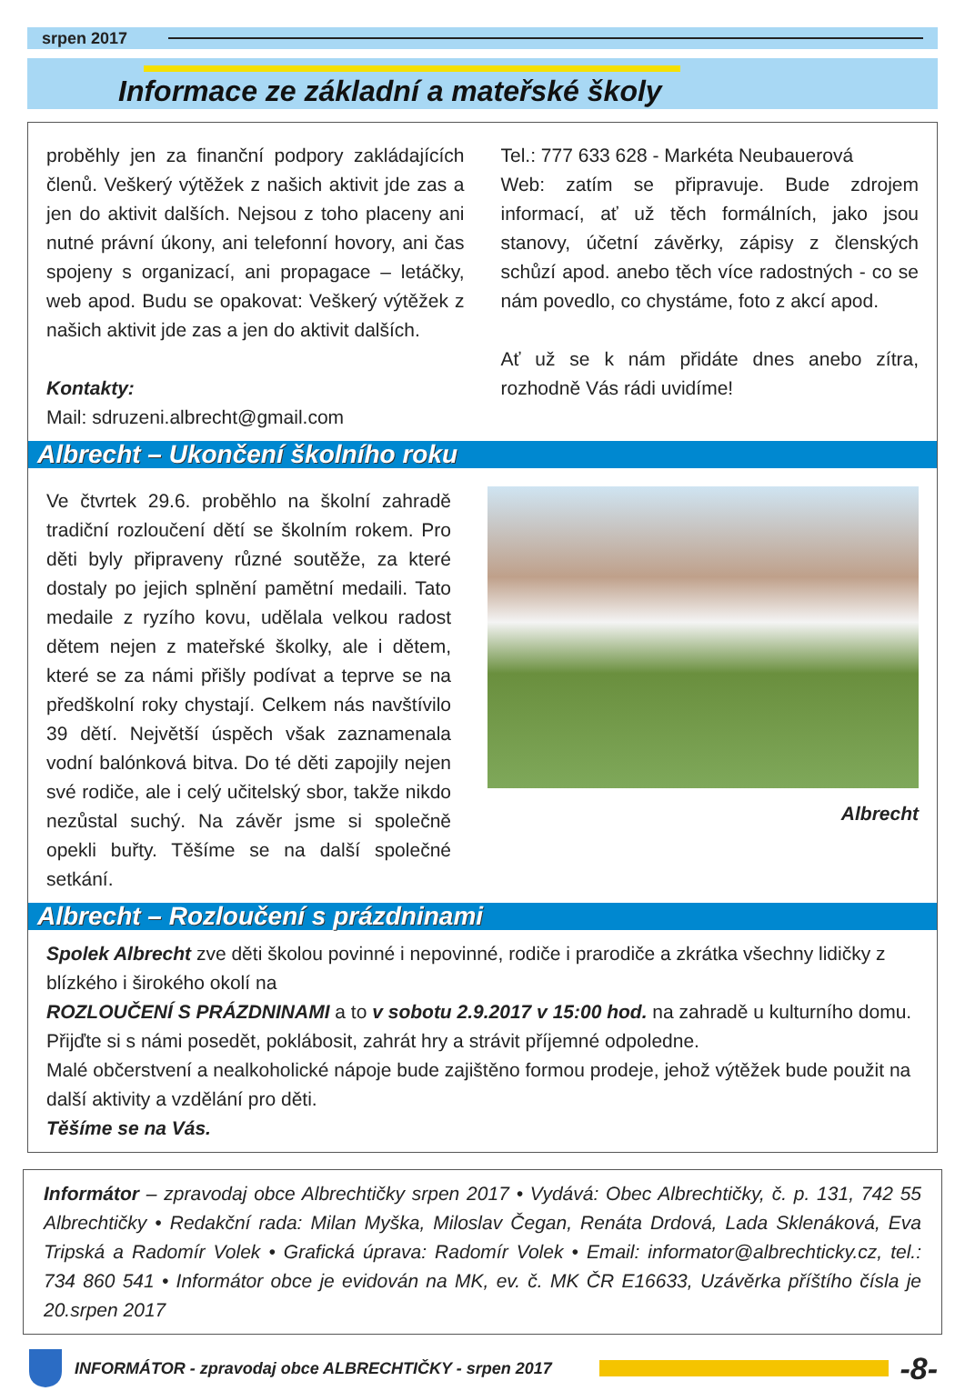srpen 2017
Informace ze základní a mateřské školy
proběhly jen za finanční podpory zakládajících členů. Veškerý výtěžek z našich aktivit jde zas a jen do aktivit dalších. Nejsou z toho placeny ani nutné právní úkony, ani telefonní hovory, ani čas spojeny s organizací, ani propagace – letáčky, web apod. Budu se opakovat: Veškerý výtěžek z našich aktivit jde zas a jen do aktivit dalších.
Kontakty:
Mail: sdruzeni.albrecht@gmail.com
Tel.: 777 633 628 - Markéta Neubauerová
Web: zatím se připravuje. Bude zdrojem informací, ať už těch formálních, jako jsou stanovy, účetní závěrky, zápisy z členských schůzí apod. anebo těch více radostných - co se nám povedlo, co chystáme, foto z akcí apod.
Ať už se k nám přidáte dnes anebo zítra, rozhodně Vás rádi uvidíme!
Albrecht – Ukončení školního roku
Ve čtvrtek 29.6. proběhlo na školní zahradě tradiční rozloučení dětí se školním rokem. Pro děti byly připraveny různé soutěže, za které dostaly po jejich splnění pamětní medaili. Tato medaile z ryzího kovu, udělala velkou radost dětem nejen z mateřské školky, ale i dětem, které se za námi přišly podívat a teprve se na předškolní roky chystají. Celkem nás navštívilo 39 dětí. Největší úspěch však zaznamenala vodní balónková bitva. Do té děti zapojily nejen své rodiče, ale i celý učitelský sbor, takže nikdo nezůstal suchý. Na závěr jsme si společně opekli buřty. Těšíme se na další společné setkání.
Albrecht
Albrecht – Rozloučení s prázdninami
Spolek Albrecht zve děti školou povinné i nepovinné, rodiče i prarodiče a zkrátka všechny lidičky z blízkého i širokého okolí na
ROZLOUČENÍ S PRÁZDNINAMI a to v sobotu 2.9.2017 v 15:00 hod. na zahradě u kulturního domu.
Přijďte si s námi posedět, poklábosit, zahrát hry a strávit příjemné odpoledne.
Malé občerstvení a nealkoholické nápoje bude zajištěno formou prodeje, jehož výtěžek bude použit na další aktivity a vzdělání pro děti.
Těšíme se na Vás.
Informátor – zpravodaj obce Albrechtičky srpen 2017 • Vydává: Obec Albrechtičky, č. p. 131, 742 55 Albrechtičky • Redakční rada: Milan Myška, Miloslav Čegan, Renáta Drdová, Lada Sklenáková, Eva Tripská a Radomír Volek • Grafická úprava: Radomír Volek • Email: informator@albrechticky.cz, tel.: 734 860 541 • Informátor obce je evidován na MK, ev. č. MK ČR E16633, Uzávěrka příštího čísla je 20.srpen 2017
INFORMÁTOR - zpravodaj obce ALBRECHTIČKY - srpen 2017 -8-